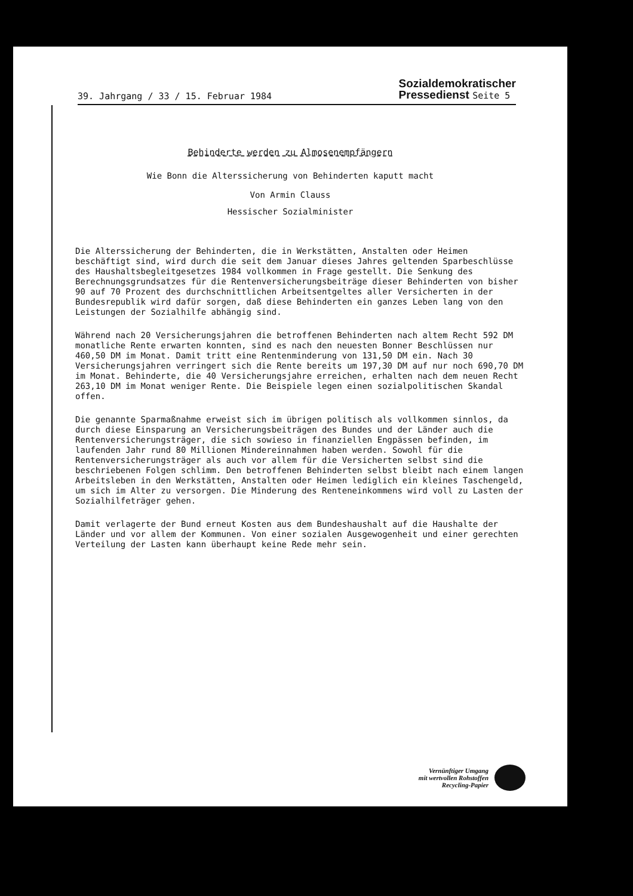39. Jahrgang / 33 / 15. Februar 1984
Sozialdemokratischer
Pressedienst Seite 5
Behinderte werden zu Almosenempfängern
Wie Bonn die Alterssicherung von Behinderten kaputt macht
Von Armin Clauss
Hessischer Sozialminister
Die Alterssicherung der Behinderten, die in Werkstätten, Anstalten oder Heimen beschäftigt sind, wird durch die seit dem Januar dieses Jahres geltenden Sparbeschlüsse des Haushaltsbegleitgesetzes 1984 vollkommen in Frage gestellt. Die Senkung des Berechnungsgrundsatzes für die Rentenversicherungsbeiträge dieser Behinderten von bisher 90 auf 70 Prozent des durchschnittlichen Arbeitsentgeltes aller Versicherten in der Bundesrepublik wird dafür sorgen, daß diese Behinderten ein ganzes Leben lang von den Leistungen der Sozialhilfe abhängig sind.
Während nach 20 Versicherungsjahren die betroffenen Behinderten nach altem Recht 592 DM monatliche Rente erwarten konnten, sind es nach den neuesten Bonner Beschlüssen nur 460,50 DM im Monat. Damit tritt eine Rentenminderung von 131,50 DM ein. Nach 30 Versicherungsjahren verringert sich die Rente bereits um 197,30 DM auf nur noch 690,70 DM im Monat. Behinderte, die 40 Versicherungsjahre erreichen, erhalten nach dem neuen Recht 263,10 DM im Monat weniger Rente. Die Beispiele legen einen sozialpolitischen Skandal offen.
Die genannte Sparmaßnahme erweist sich im übrigen politisch als vollkommen sinnlos, da durch diese Einsparung an Versicherungsbeiträgen des Bundes und der Länder auch die Rentenversicherungsträger, die sich sowieso in finanziellen Engpässen befinden, im laufenden Jahr rund 80 Millionen Mindereinnahmen haben werden. Sowohl für die Rentenversicherungsträger als auch vor allem für die Versicherten selbst sind die beschriebenen Folgen schlimm. Den betroffenen Behinderten selbst bleibt nach einem langen Arbeitsleben in den Werkstätten, Anstalten oder Heimen lediglich ein kleines Taschengeld, um sich im Alter zu versorgen. Die Minderung des Renteneinkommens wird voll zu Lasten der Sozialhilfeträger gehen.
Damit verlagerte der Bund erneut Kosten aus dem Bundeshaushalt auf die Haushalte der Länder und vor allem der Kommunen. Von einer sozialen Ausgewogenheit und einer gerechten Verteilung der Lasten kann überhaupt keine Rede mehr sein.
Vernünftiger Umgang
mit wertvollen Rohstoffen
Recycling-Papier